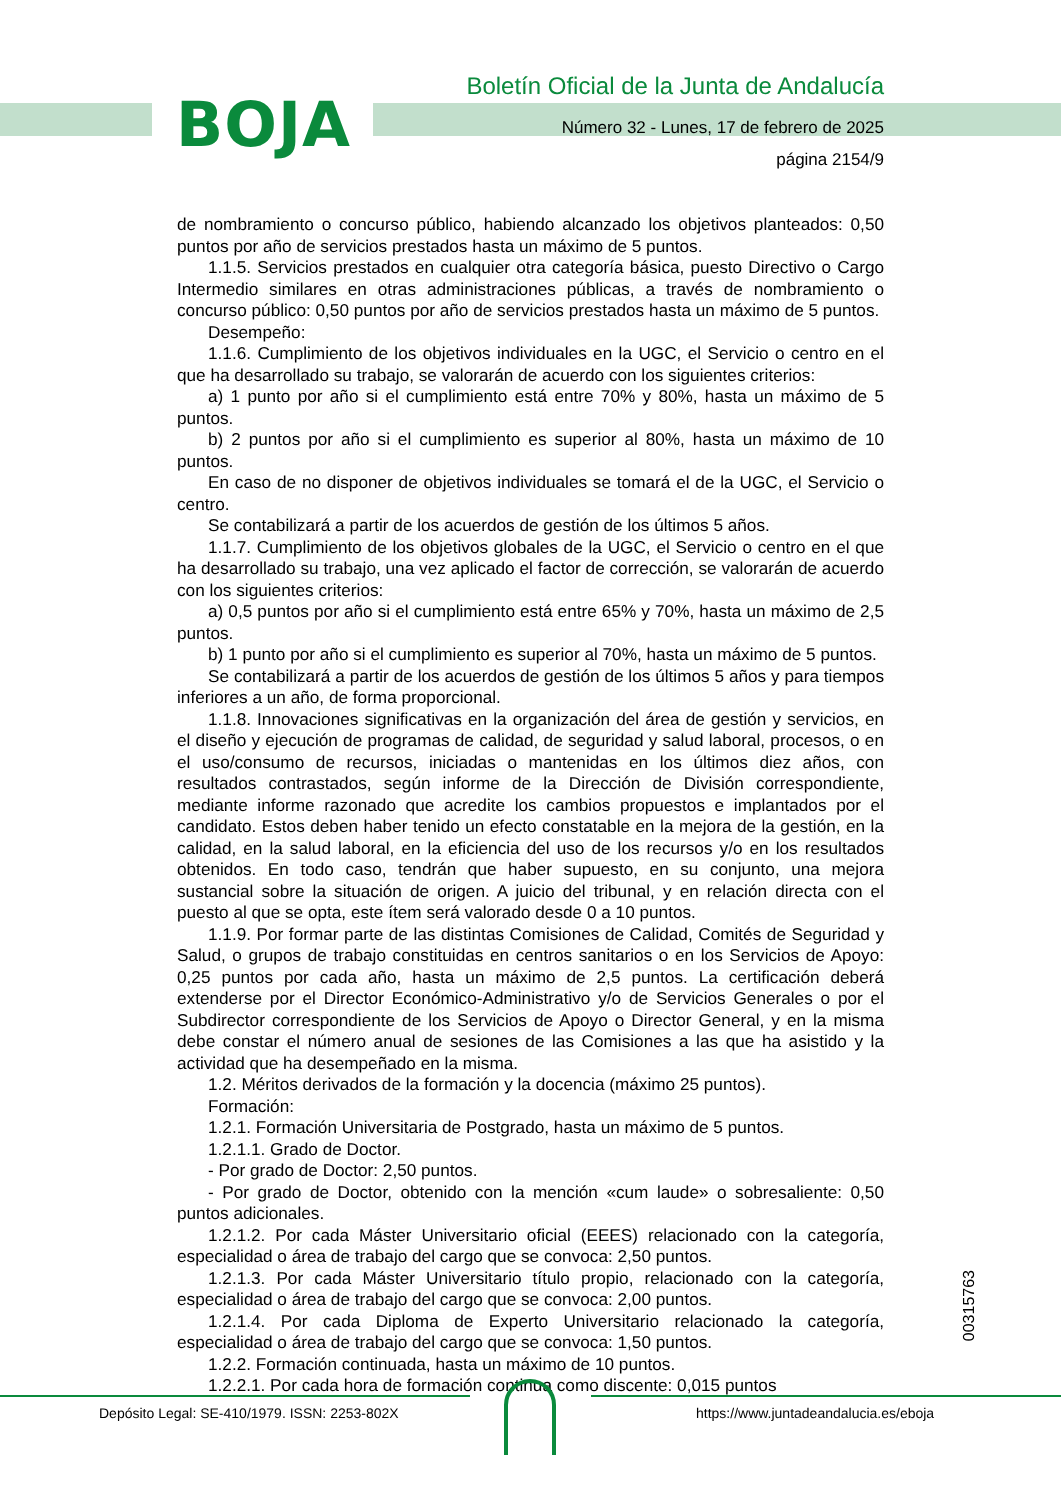BOJA
Boletín Oficial de la Junta de Andalucía
Número 32 - Lunes, 17 de febrero de 2025
página 2154/9
de nombramiento o concurso público, habiendo alcanzado los objetivos planteados: 0,50 puntos por año de servicios prestados hasta un máximo de 5 puntos.
1.1.5. Servicios prestados en cualquier otra categoría básica, puesto Directivo o Cargo Intermedio similares en otras administraciones públicas, a través de nombramiento o concurso público: 0,50 puntos por año de servicios prestados hasta un máximo de 5 puntos.
Desempeño:
1.1.6. Cumplimiento de los objetivos individuales en la UGC, el Servicio o centro en el que ha desarrollado su trabajo, se valorarán de acuerdo con los siguientes criterios:
a) 1 punto por año si el cumplimiento está entre 70% y 80%, hasta un máximo de 5 puntos.
b) 2 puntos por año si el cumplimiento es superior al 80%, hasta un máximo de 10 puntos.
En caso de no disponer de objetivos individuales se tomará el de la UGC, el Servicio o centro.
Se contabilizará a partir de los acuerdos de gestión de los últimos 5 años.
1.1.7. Cumplimiento de los objetivos globales de la UGC, el Servicio o centro en el que ha desarrollado su trabajo, una vez aplicado el factor de corrección, se valorarán de acuerdo con los siguientes criterios:
a) 0,5 puntos por año si el cumplimiento está entre 65% y 70%, hasta un máximo de 2,5 puntos.
b) 1 punto por año si el cumplimiento es superior al 70%, hasta un máximo de 5 puntos.
Se contabilizará a partir de los acuerdos de gestión de los últimos 5 años y para tiempos inferiores a un año, de forma proporcional.
1.1.8. Innovaciones significativas en la organización del área de gestión y servicios, en el diseño y ejecución de programas de calidad, de seguridad y salud laboral, procesos, o en el uso/consumo de recursos, iniciadas o mantenidas en los últimos diez años, con resultados contrastados, según informe de la Dirección de División correspondiente, mediante informe razonado que acredite los cambios propuestos e implantados por el candidato. Estos deben haber tenido un efecto constatable en la mejora de la gestión, en la calidad, en la salud laboral, en la eficiencia del uso de los recursos y/o en los resultados obtenidos. En todo caso, tendrán que haber supuesto, en su conjunto, una mejora sustancial sobre la situación de origen. A juicio del tribunal, y en relación directa con el puesto al que se opta, este ítem será valorado desde 0 a 10 puntos.
1.1.9. Por formar parte de las distintas Comisiones de Calidad, Comités de Seguridad y Salud, o grupos de trabajo constituidas en centros sanitarios o en los Servicios de Apoyo: 0,25 puntos por cada año, hasta un máximo de 2,5 puntos. La certificación deberá extenderse por el Director Económico-Administrativo y/o de Servicios Generales o por el Subdirector correspondiente de los Servicios de Apoyo o Director General, y en la misma debe constar el número anual de sesiones de las Comisiones a las que ha asistido y la actividad que ha desempeñado en la misma.
1.2. Méritos derivados de la formación y la docencia (máximo 25 puntos).
Formación:
1.2.1. Formación Universitaria de Postgrado, hasta un máximo de 5 puntos.
1.2.1.1. Grado de Doctor.
- Por grado de Doctor: 2,50 puntos.
- Por grado de Doctor, obtenido con la mención «cum laude» o sobresaliente: 0,50 puntos adicionales.
1.2.1.2. Por cada Máster Universitario oficial (EEES) relacionado con la categoría, especialidad o área de trabajo del cargo que se convoca: 2,50 puntos.
1.2.1.3. Por cada Máster Universitario título propio, relacionado con la categoría, especialidad o área de trabajo del cargo que se convoca: 2,00 puntos.
1.2.1.4. Por cada Diploma de Experto Universitario relacionado la categoría, especialidad o área de trabajo del cargo que se convoca: 1,50 puntos.
1.2.2. Formación continuada, hasta un máximo de 10 puntos.
1.2.2.1. Por cada hora de formación continua como discente: 0,015 puntos
00315763
Depósito Legal: SE-410/1979. ISSN: 2253-802X
https://www.juntadeandalucia.es/eboja